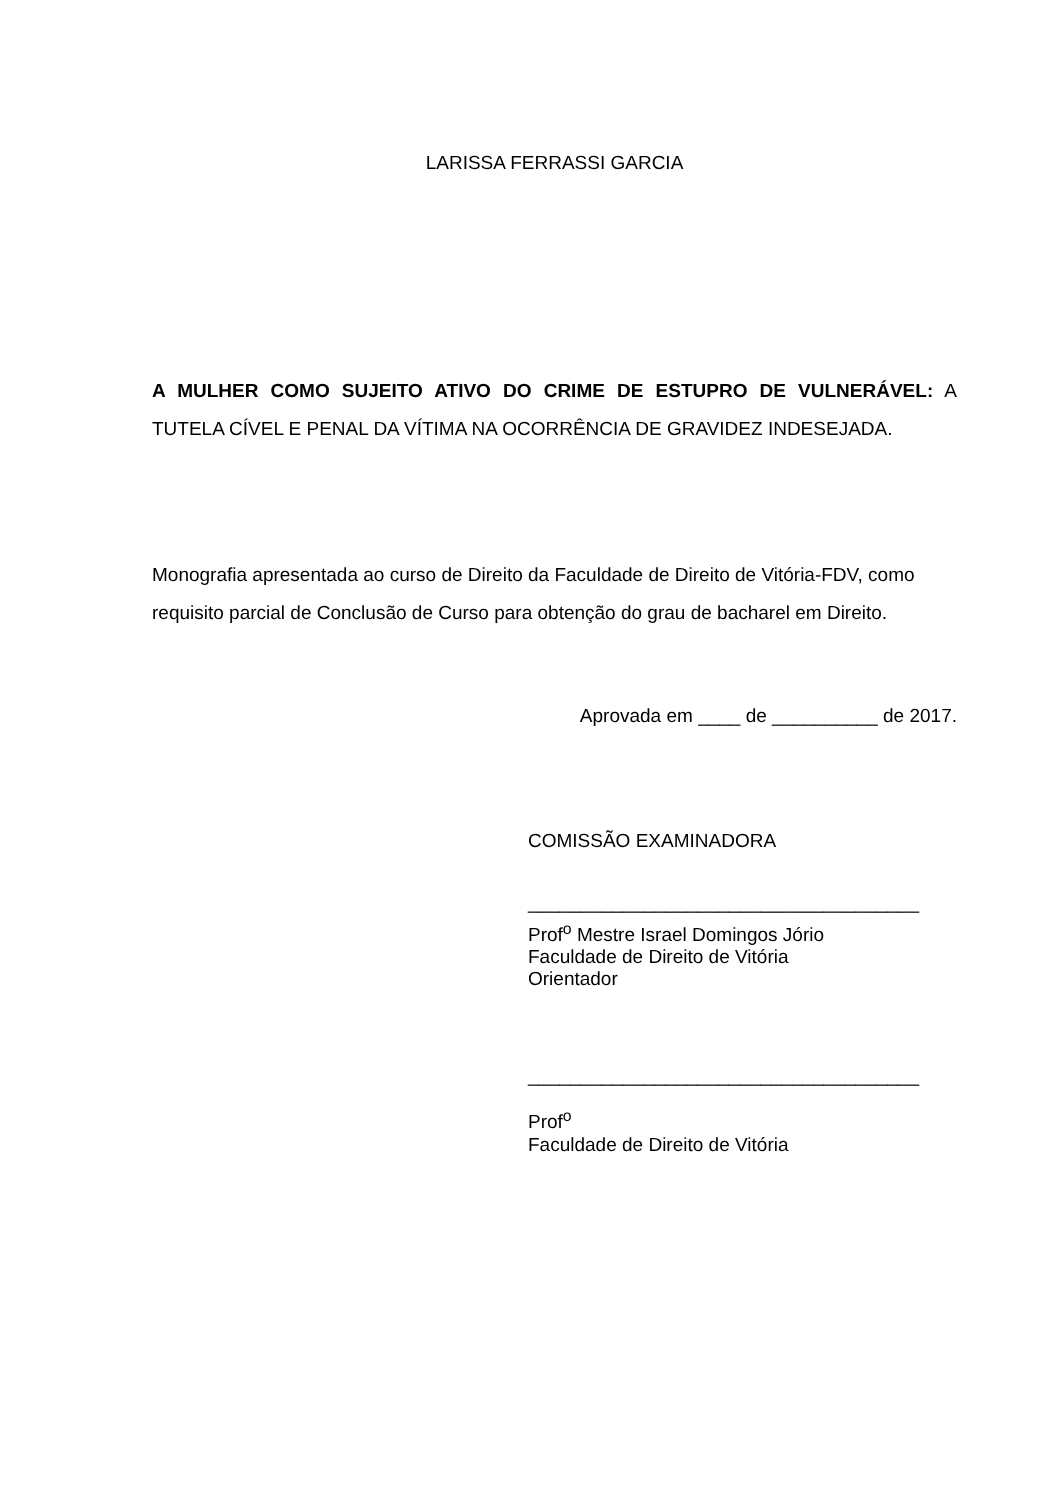LARISSA FERRASSI GARCIA
A MULHER COMO SUJEITO ATIVO DO CRIME DE ESTUPRO DE VULNERÁVEL: A TUTELA CÍVEL E PENAL DA VÍTIMA NA OCORRÊNCIA DE GRAVIDEZ INDESEJADA.
Monografia apresentada ao curso de Direito da Faculdade de Direito de Vitória-FDV, como requisito parcial de Conclusão de Curso para obtenção do grau de bacharel em Direito.
Aprovada em ____ de __________ de 2017.
COMISSÃO EXAMINADORA
_____________________________________
Prof<sup>o</sup> Mestre Israel Domingos Jório
Faculdade de Direito de Vitória
Orientador
_____________________________________
Prof<sup>o</sup>
Faculdade de Direito de Vitória